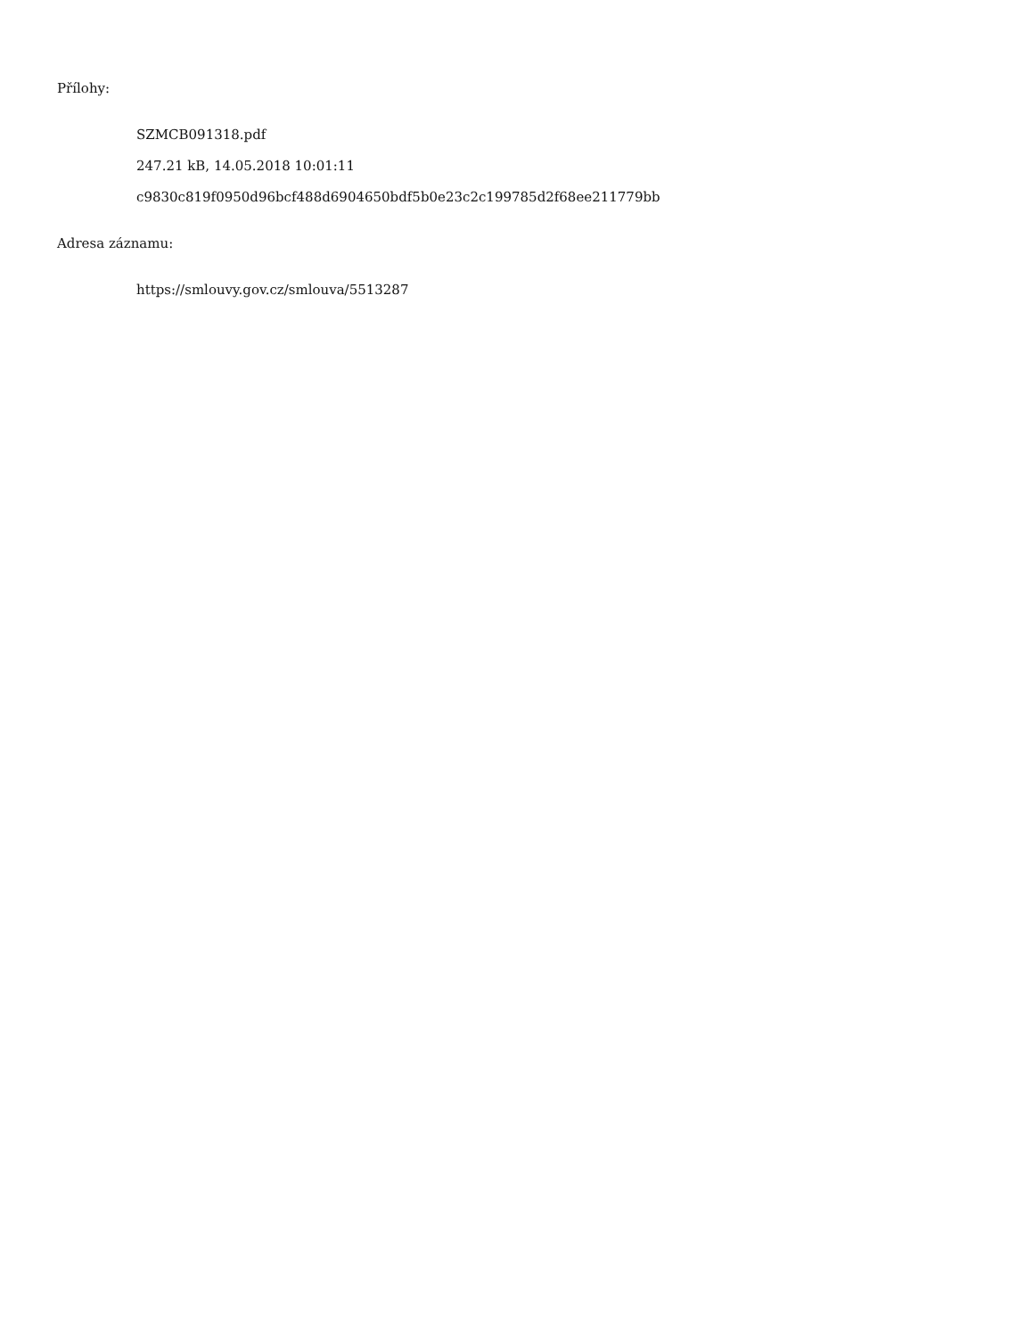Přílohy:
SZMCB091318.pdf
247.21 kB, 14.05.2018 10:01:11
c9830c819f0950d96bcf488d6904650bdf5b0e23c2c199785d2f68ee211779bb
Adresa záznamu:
https://smlouvy.gov.cz/smlouva/5513287